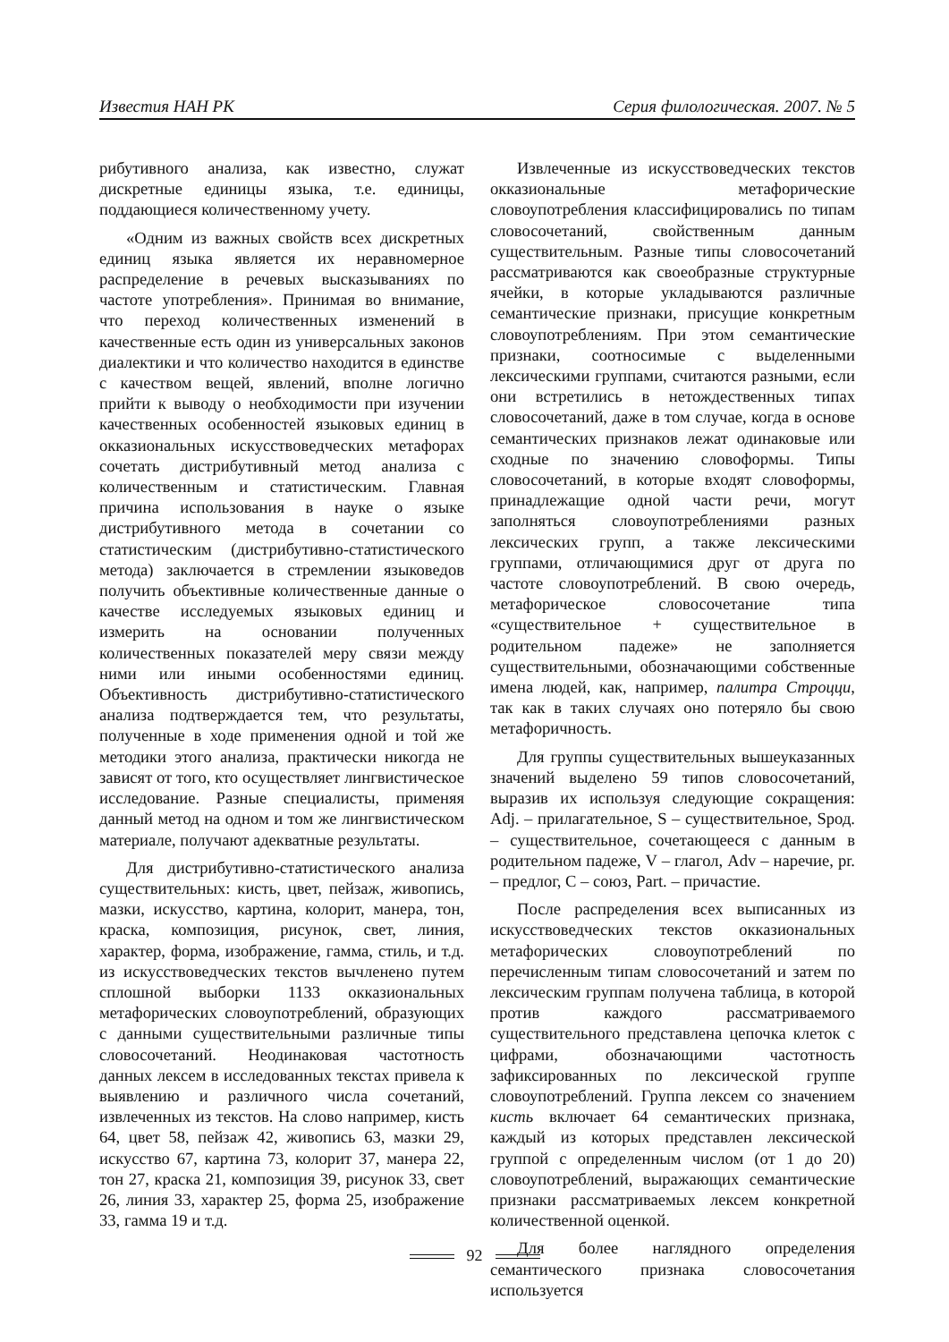Известия НАН РК Серия филологическая. 2007. № 5
рибутивного анализа, как известно, служат дискретные единицы языка, т.е. единицы, поддающиеся количественному учету.
«Одним из важных свойств всех дискретных единиц языка является их неравномерное распределение в речевых высказываниях по частоте употребления». Принимая во внимание, что переход количественных изменений в качественные есть один из универсальных законов диалектики и что количество находится в единстве с качеством вещей, явлений, вполне логично прийти к выводу о необходимости при изучении качественных особенностей языковых единиц в окказиональных искусствоведческих метафорах сочетать дистрибутивный метод анализа с количественным и статистическим. Главная причина использования в науке о языке дистрибутивного метода в сочетании со статистическим (дистрибутивно-статистического метода) заключается в стремлении языковедов получить объективные количественные данные о качестве исследуемых языковых единиц и измерить на основании полученных количественных показателей меру связи между ними или иными особенностями единиц. Объективность дистрибутивно-статистического анализа подтверждается тем, что результаты, полученные в ходе применения одной и той же методики этого анализа, практически никогда не зависят от того, кто осуществляет лингвистическое исследование. Разные специалисты, применяя данный метод на одном и том же лингвистическом материале, получают адекватные результаты.
Для дистрибутивно-статистического анализа существительных: кисть, цвет, пейзаж, живопись, мазки, искусство, картина, колорит, манера, тон, краска, композиция, рисунок, свет, линия, характер, форма, изображение, гамма, стиль, и т.д. из искусствоведческих текстов вычленено путем сплошной выборки 1133 окказиональных метафорических словоупотреблений, образующих с данными существительными различные типы словосочетаний. Неодинаковая частотность данных лексем в исследованных текстах привела к выявлению и различного числа сочетаний, извлеченных из текстов. На слово например, кисть 64, цвет 58, пейзаж 42, живопись 63, мазки 29, искусство 67, картина 73, колорит 37, манера 22, тон 27, краска 21, композиция 39, рисунок 33, свет 26, линия 33, характер 25, форма 25, изображение 33, гамма 19 и т.д.
Извлеченные из искусствоведческих текстов окказиональные метафорические словоупотребления классифицировались по типам словосочетаний, свойственным данным существительным. Разные типы словосочетаний рассматриваются как своеобразные структурные ячейки, в которые укладываются различные семантические признаки, присущие конкретным словоупотреблениям. При этом семантические признаки, соотносимые с выделенными лексическими группами, считаются разными, если они встретились в нетождественных типах словосочетаний, даже в том случае, когда в основе семантических признаков лежат одинаковые или сходные по значению словоформы. Типы словосочетаний, в которые входят словоформы, принадлежащие одной части речи, могут заполняться словоупотреблениями разных лексических групп, а также лексическими группами, отличающимися друг от друга по частоте словоупотреблений. В свою очередь, метафорическое словосочетание типа «существительное + существительное в родительном падеже» не заполняется существительными, обозначающими собственные имена людей, как, например, палитра Строцци, так как в таких случаях оно потеряло бы свою метафоричность.
Для группы существительных вышеуказанных значений выделено 59 типов словосочетаний, выразив их используя следующие сокращения: Adj. – прилагательное, S – существительное, Sрод. – существительное, сочетающееся с данным в родительном падеже, V – глагол, Adv – наречие, pr. – предлог, C – союз, Part. – причастие.
После распределения всех выписанных из искусствоведческих текстов окказиональных метафорических словоупотреблений по перечисленным типам словосочетаний и затем по лексическим группам получена таблица, в которой против каждого рассматриваемого существительного представлена цепочка клеток с цифрами, обозначающими частотность зафиксированных по лексической группе словоупотреблений. Группа лексем со значением кисть включает 64 семантических признака, каждый из которых представлен лексической группой с определенным числом (от 1 до 20) словоупотреблений, выражающих семантические признаки рассматриваемых лексем конкретной количественной оценкой.
Для более наглядного определения семантического признака словосочетания используется
92